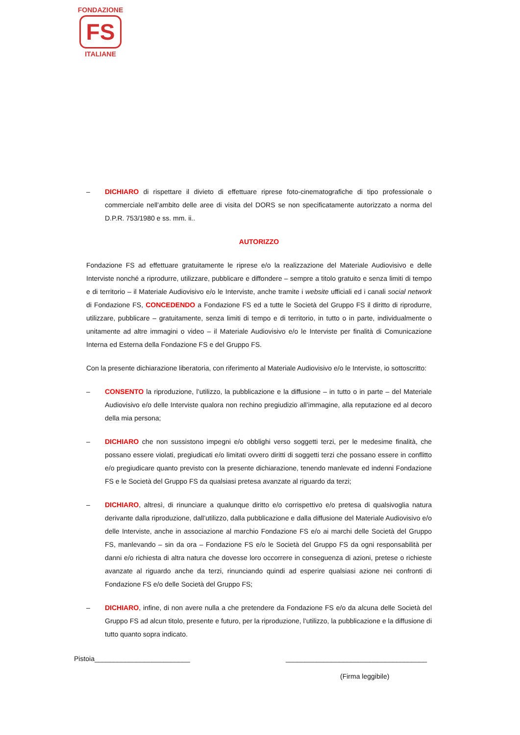FONDAZIONE
FS
ITALIANE
– DICHIARO di rispettare il divieto di effettuare riprese foto-cinematografiche di tipo professionale o commerciale nell’ambito delle aree di visita del DORS se non specificatamente autorizzato a norma del D.P.R. 753/1980 e ss. mm. ii..
AUTORIZZO
Fondazione FS ad effettuare gratuitamente le riprese e/o la realizzazione del Materiale Audiovisivo e delle Interviste nonché a riprodurre, utilizzare, pubblicare e diffondere – sempre a titolo gratuito e senza limiti di tempo e di territorio – il Materiale Audiovisivo e/o le Interviste, anche tramite i website ufficiali ed i canali social network di Fondazione FS, CONCEDENDO a Fondazione FS ed a tutte le Società del Gruppo FS il diritto di riprodurre, utilizzare, pubblicare – gratuitamente, senza limiti di tempo e di territorio, in tutto o in parte, individualmente o unitamente ad altre immagini o video – il Materiale Audiovisivo e/o le Interviste per finalità di Comunicazione Interna ed Esterna della Fondazione FS e del Gruppo FS.
Con la presente dichiarazione liberatoria, con riferimento al Materiale Audiovisivo e/o le Interviste, io sottoscritto:
– CONSENTO la riproduzione, l’utilizzo, la pubblicazione e la diffusione – in tutto o in parte – del Materiale Audiovisivo e/o delle Interviste qualora non rechino pregiudizio all’immagine, alla reputazione ed al decoro della mia persona;
– DICHIARO che non sussistono impegni e/o obblighi verso soggetti terzi, per le medesime finalità, che possano essere violati, pregiudicati e/o limitati ovvero diritti di soggetti terzi che possano essere in conflitto e/o pregiudicare quanto previsto con la presente dichiarazione, tenendo manlevate ed indenni Fondazione FS e le Società del Gruppo FS da qualsiasi pretesa avanzate al riguardo da terzi;
– DICHIARO, altresì, di rinunciare a qualunque diritto e/o corrispettivo e/o pretesa di qualsivoglia natura derivante dalla riproduzione, dall’utilizzo, dalla pubblicazione e dalla diffusione del Materiale Audiovisivo e/o delle Interviste, anche in associazione al marchio Fondazione FS e/o ai marchi delle Società del Gruppo FS, manlevando – sin da ora – Fondazione FS e/o le Società del Gruppo FS da ogni responsabilità per danni e/o richiesta di altra natura che dovesse loro occorrere in conseguenza di azioni, pretese o richieste avanzate al riguardo anche da terzi, rinunciando quindi ad esperire qualsiasi azione nei confronti di Fondazione FS e/o delle Società del Gruppo FS;
– DICHIARO, infine, di non avere nulla a che pretendere da Fondazione FS e/o da alcuna delle Società del Gruppo FS ad alcun titolo, presente e futuro, per la riproduzione, l’utilizzo, la pubblicazione e la diffusione di tutto quanto sopra indicato.
Pistoia_________________________ _____________________________________
(Firma leggibile)